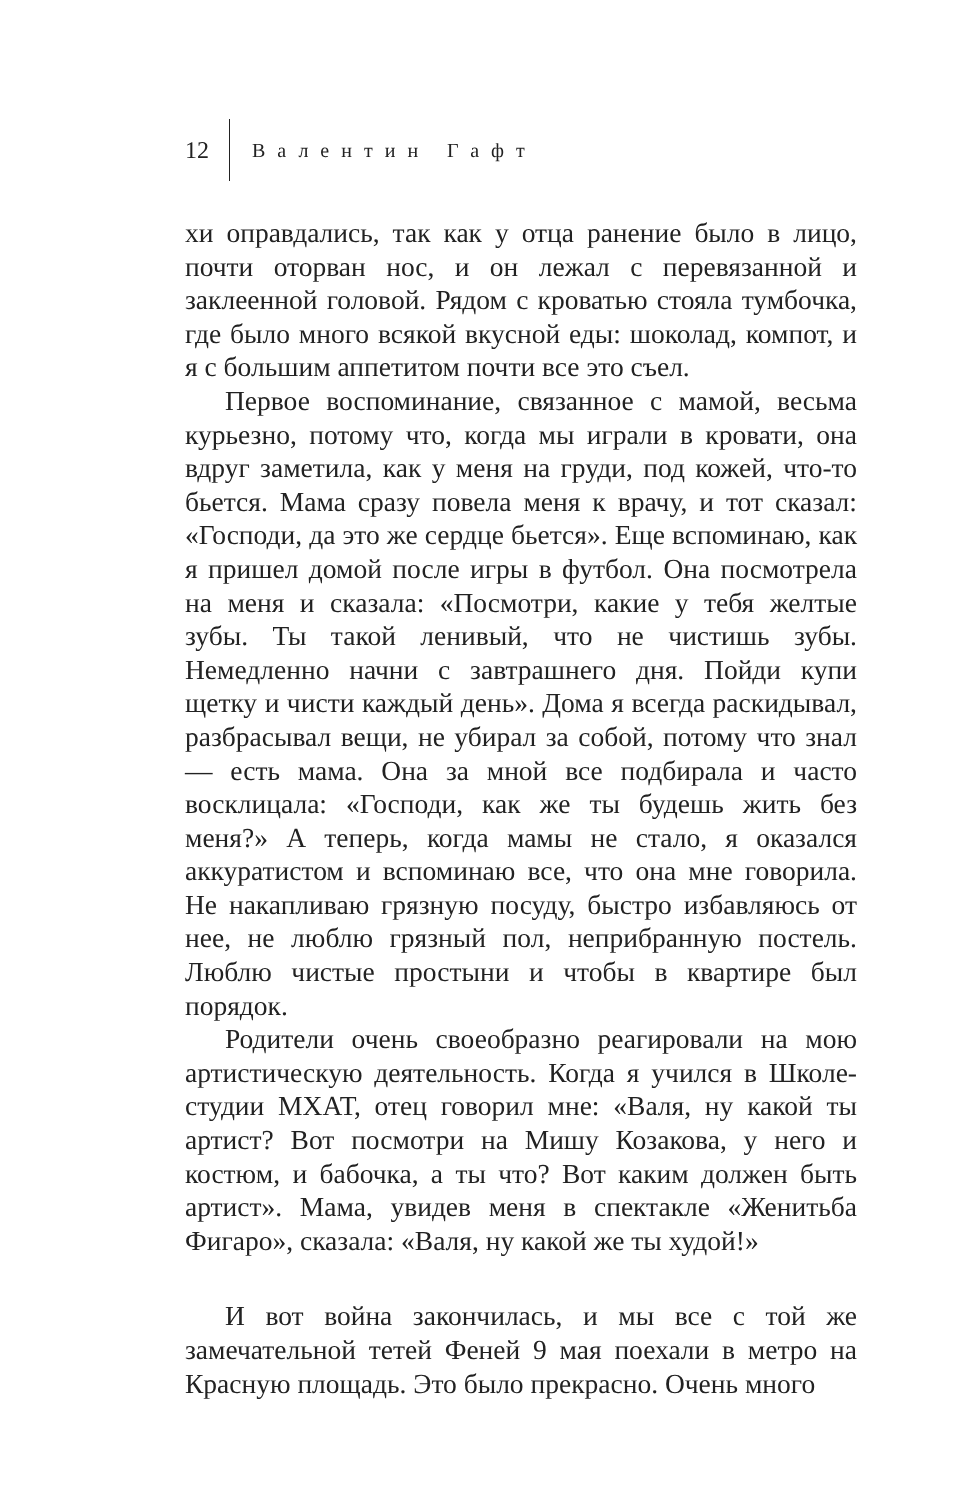12 Валентин Гафт
хи оправдались, так как у отца ранение было в лицо, почти оторван нос, и он лежал с перевязанной и заклеенной головой. Рядом с кроватью стояла тумбочка, где было много всякой вкусной еды: шоколад, компот, и я с большим аппетитом почти все это съел.
Первое воспоминание, связанное с мамой, весьма курьезно, потому что, когда мы играли в кровати, она вдруг заметила, как у меня на груди, под кожей, что-то бьется. Мама сразу повела меня к врачу, и тот сказал: «Господи, да это же сердце бьется». Еще вспоминаю, как я пришел домой после игры в футбол. Она посмотрела на меня и сказала: «Посмотри, какие у тебя желтые зубы. Ты такой ленивый, что не чистишь зубы. Немедленно начни с завтрашнего дня. Пойди купи щетку и чисти каждый день». Дома я всегда раскидывал, разбрасывал вещи, не убирал за собой, потому что знал — есть мама. Она за мной все подбирала и часто восклицала: «Господи, как же ты будешь жить без меня?» А теперь, когда мамы не стало, я оказался аккуратистом и вспоминаю все, что она мне говорила. Не накапливаю грязную посуду, быстро избавляюсь от нее, не люблю грязный пол, неприбранную постель. Люблю чистые простыни и чтобы в квартире был порядок.
Родители очень своеобразно реагировали на мою артистическую деятельность. Когда я учился в Школе-студии МХАТ, отец говорил мне: «Валя, ну какой ты артист? Вот посмотри на Мишу Козакова, у него и костюм, и бабочка, а ты что? Вот каким должен быть артист». Мама, увидев меня в спектакле «Женитьба Фигаро», сказала: «Валя, ну какой же ты худой!»
И вот война закончилась, и мы все с той же замечательной тетей Феней 9 мая поехали в метро на Красную площадь. Это было прекрасно. Очень много